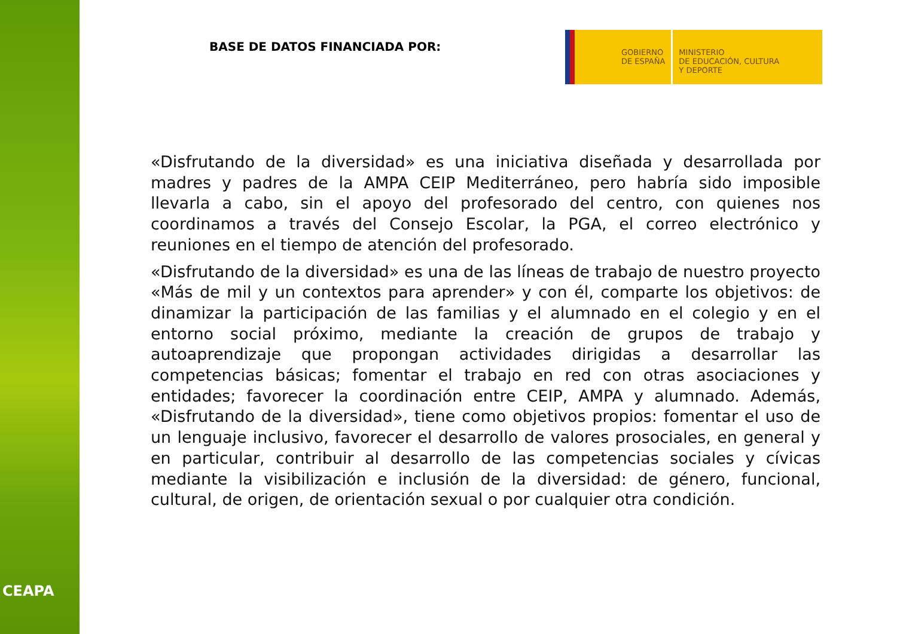CEAPA
BASE DE DATOS FINANCIADA POR:
GOBIERNO
DE ESPAÑA
MINISTERIO
DE EDUCACIÓN, CULTURA
Y DEPORTE
«Disfrutando de la diversidad» es una iniciativa diseñada y desarrollada por madres y padres de la AMPA CEIP Mediterráneo, pero habría sido imposible llevarla a cabo, sin el apoyo del profesorado del centro, con quienes nos coordinamos a través del Consejo Escolar, la PGA, el correo electrónico y reuniones en el tiempo de atención del profesorado.
«Disfrutando de la diversidad» es una de las líneas de trabajo de nuestro proyecto «Más de mil y un contextos para aprender» y con él, comparte los objetivos: de dinamizar la participación de las familias y el alumnado en el colegio y en el entorno social próximo, mediante la creación de grupos de trabajo y autoaprendizaje que propongan actividades dirigidas a desarrollar las competencias básicas; fomentar el trabajo en red con otras asociaciones y entidades; favorecer la coordinación entre CEIP, AMPA y alumnado. Además, «Disfrutando de la diversidad», tiene como objetivos propios: fomentar el uso de un lenguaje inclusivo, favorecer el desarrollo de valores prosociales, en general y en particular, contribuir al desarrollo de las competencias sociales y cívicas mediante la visibilización e inclusión de la diversidad: de género, funcional, cultural, de origen, de orientación sexual o por cualquier otra condición.